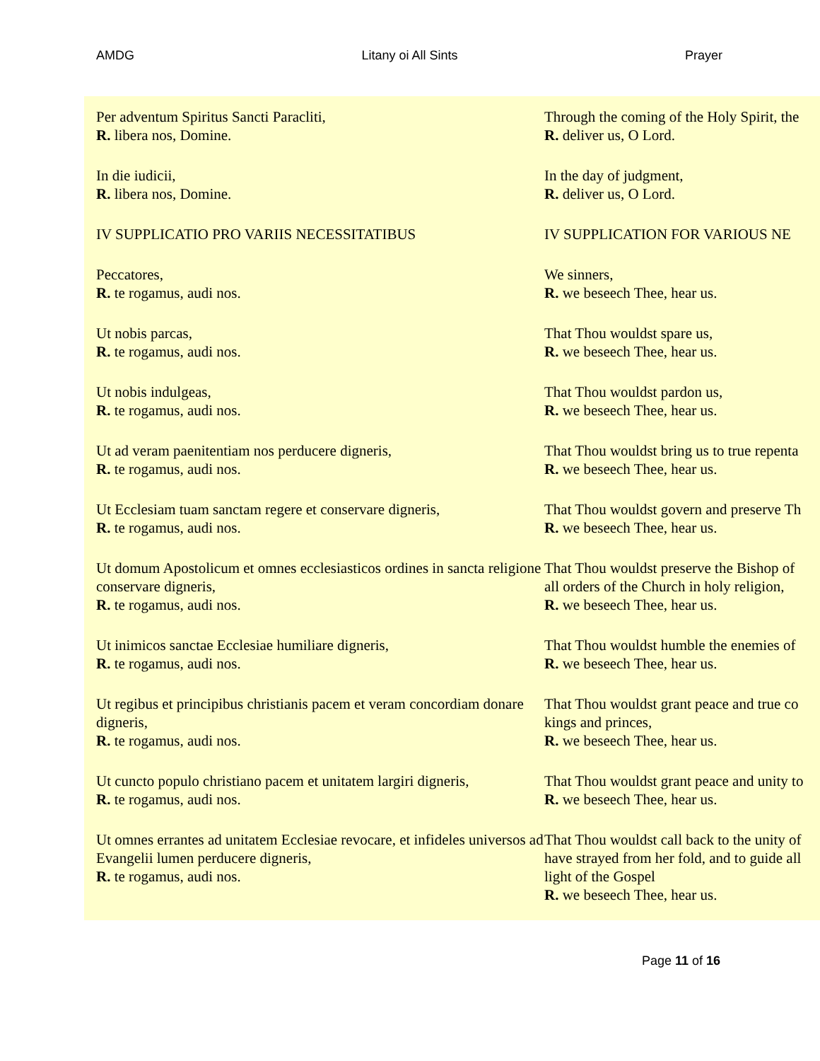AMDG Litany oi All Sints Prayer
| Per adventum Spiritus Sancti Paracliti, R. libera nos, Domine. | Through the coming of the Holy Spirit, the R. deliver us, O Lord. |
| In die iudicii, R. libera nos, Domine. | In the day of judgment, R. deliver us, O Lord. |
| IV SUPPLICATIO PRO VARIIS NECESSITATIBUS | IV SUPPLICATION FOR VARIOUS NE |
| Peccatores, R. te rogamus, audi nos. | We sinners, R. we beseech Thee, hear us. |
| Ut nobis parcas, R. te rogamus, audi nos. | That Thou wouldst spare us, R. we beseech Thee, hear us. |
| Ut nobis indulgeas, R. te rogamus, audi nos. | That Thou wouldst pardon us, R. we beseech Thee, hear us. |
| Ut ad veram paenitentiam nos perducere digneris, R. te rogamus, audi nos. | That Thou wouldst bring us to true repenta R. we beseech Thee, hear us. |
| Ut Ecclesiam tuam sanctam regere et conservare digneris, R. te rogamus, audi nos. | That Thou wouldst govern and preserve Th R. we beseech Thee, hear us. |
| Ut domum Apostolicum et omnes ecclesiasticos ordines in sancta religione conservare digneris, R. te rogamus, audi nos. | That Thou wouldst preserve the Bishop of all orders of the Church in holy religion, R. we beseech Thee, hear us. |
| Ut inimicos sanctae Ecclesiae humiliare digneris, R. te rogamus, audi nos. | That Thou wouldst humble the enemies of R. we beseech Thee, hear us. |
| Ut regibus et principibus christianis pacem et veram concordiam donare digneris, R. te rogamus, audi nos. | That Thou wouldst grant peace and true co kings and princes, R. we beseech Thee, hear us. |
| Ut cuncto populo christiano pacem et unitatem largiri digneris, R. te rogamus, audi nos. | That Thou wouldst grant peace and unity to R. we beseech Thee, hear us. |
| Ut omnes errantes ad unitatem Ecclesiae revocare, et infideles universos ad Evangelii lumen perducere digneris, R. te rogamus, audi nos. | That Thou wouldst call back to the unity of have strayed from her fold, and to guide all light of the Gospel R. we beseech Thee, hear us. |
Page 11 of 16